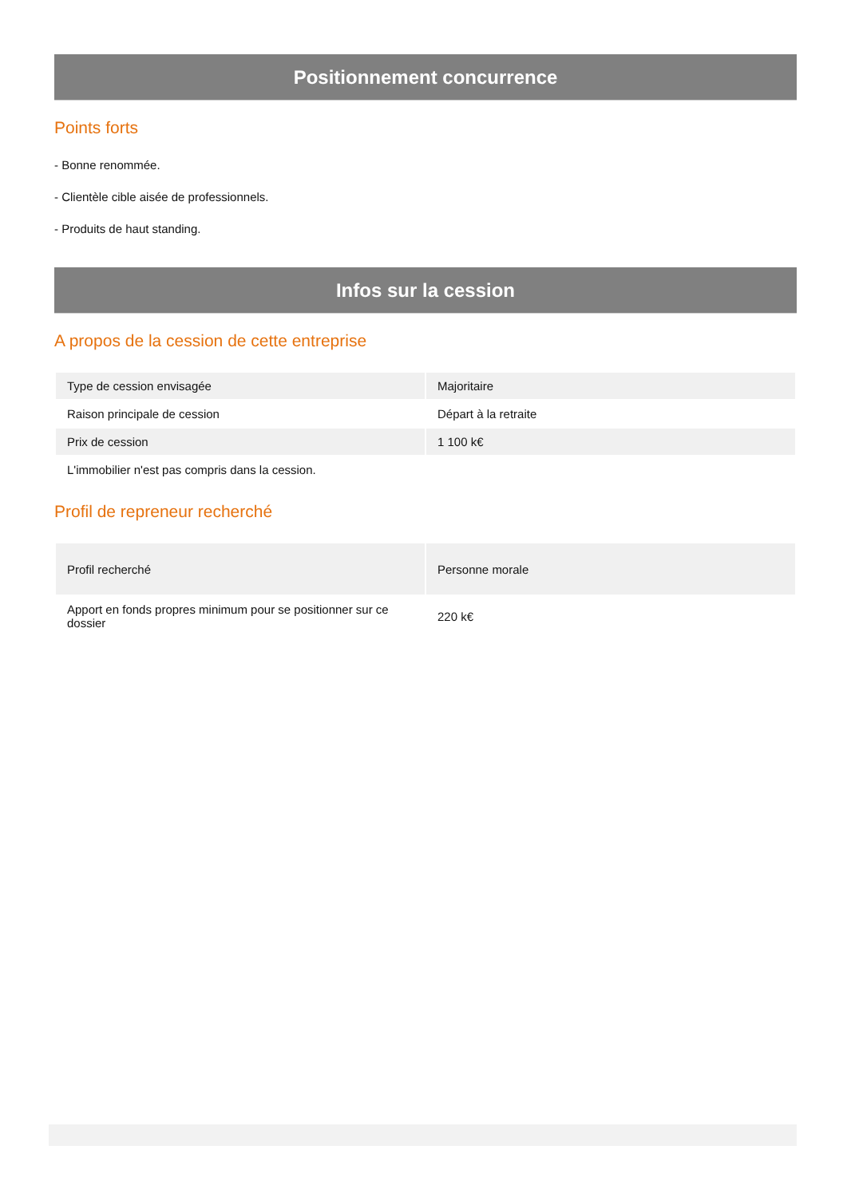Positionnement concurrence
Points forts
- Bonne renommée.
- Clientèle cible aisée de professionnels.
- Produits de haut standing.
Infos sur la cession
A propos de la cession de cette entreprise
| Type de cession envisagée | Majoritaire |
| Raison principale de cession | Départ à la retraite |
| Prix de cession | 1 100 k€ |
| L'immobilier n'est pas compris dans la cession. | |
Profil de repreneur recherché
| Profil recherché | Personne morale |
| Apport en fonds propres minimum pour se positionner sur ce dossier | 220 k€ |